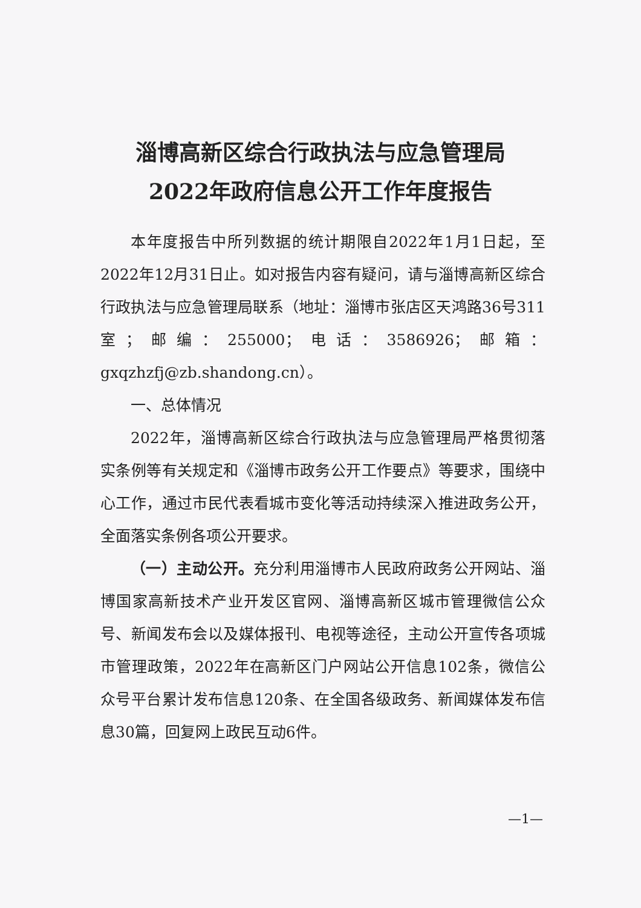淄博高新区综合行政执法与应急管理局
2022年政府信息公开工作年度报告
本年度报告中所列数据的统计期限自2022年1月1日起，至2022年12月31日止。如对报告内容有疑问，请与淄博高新区综合行政执法与应急管理局联系（地址：淄博市张店区天鸿路36号311室；邮编：255000；电话：3586926；邮箱：gxqzhzfj@zb.shandong.cn）。
一、总体情况
2022年，淄博高新区综合行政执法与应急管理局严格贯彻落实条例等有关规定和《淄博市政务公开工作要点》等要求，围绕中心工作，通过市民代表看城市变化等活动持续深入推进政务公开，全面落实条例各项公开要求。
（一）主动公开。充分利用淄博市人民政府政务公开网站、淄博国家高新技术产业开发区官网、淄博高新区城市管理微信公众号、新闻发布会以及媒体报刊、电视等途径，主动公开宣传各项城市管理政策，2022年在高新区门户网站公开信息102条，微信公众号平台累计发布信息120条、在全国各级政务、新闻媒体发布信息30篇，回复网上政民互动6件。
—1—